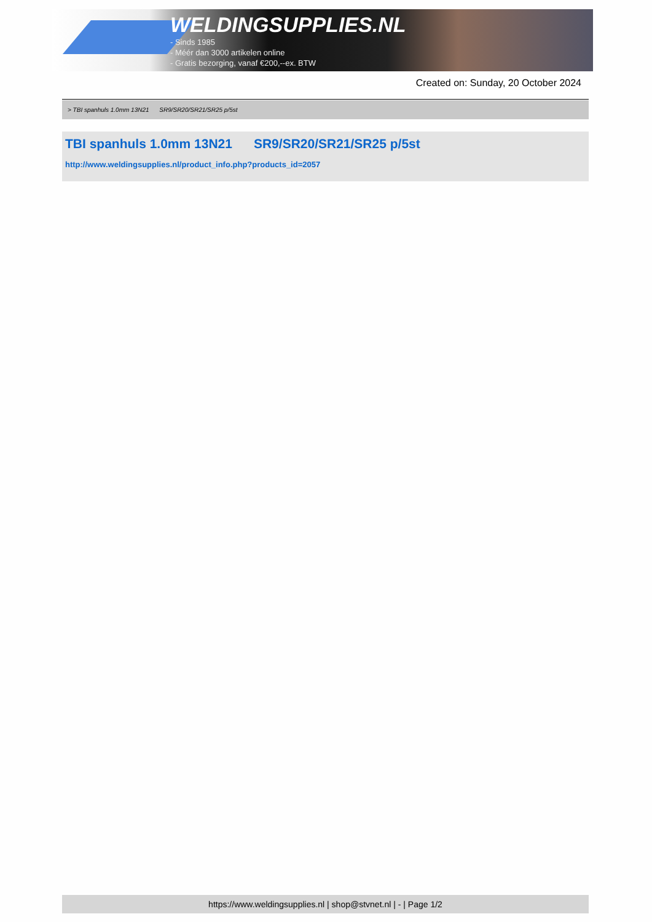WELDINGSUPPLIES.NL
- Sinds 1985
- Méér dan 3000 artikelen online
- Gratis bezorging, vanaf €200,--ex. BTW
Created on: Sunday, 20 October 2024
> TBI spanhuls 1.0mm 13N21 SR9/SR20/SR21/SR25 p/5st
TBI spanhuls 1.0mm 13N21 SR9/SR20/SR21/SR25 p/5st
http://www.weldingsupplies.nl/product_info.php?products_id=2057
https://www.weldingsupplies.nl | shop@stvnet.nl | - | Page 1/2